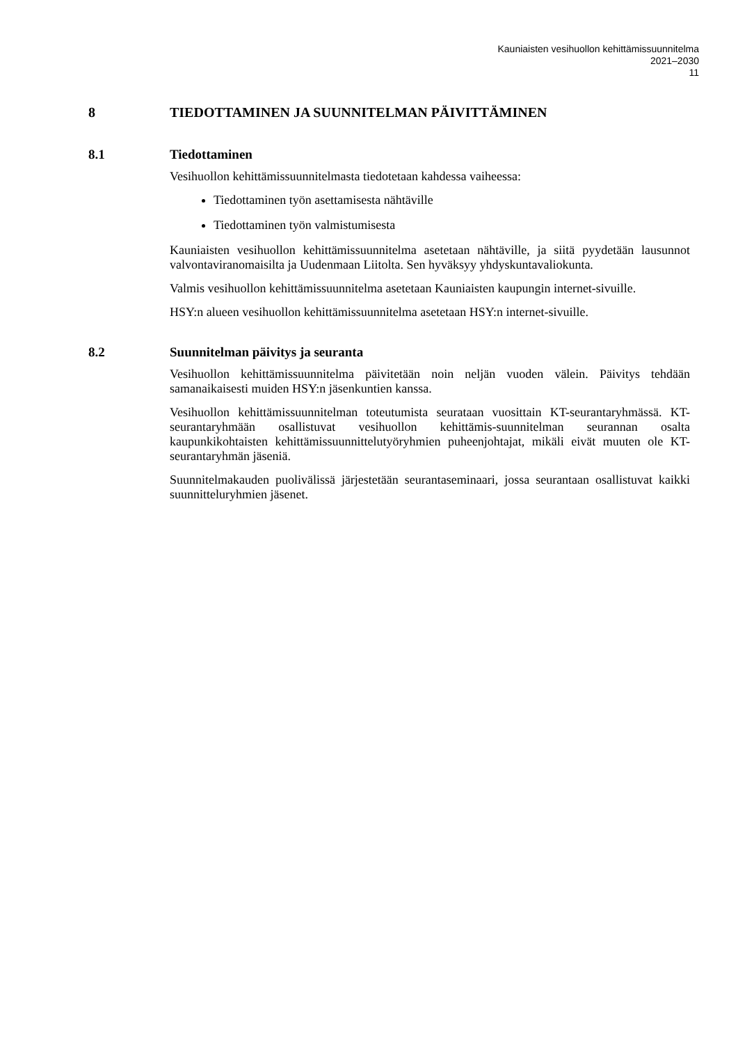Kauniaisten vesihuollon kehittämissuunnitelma
2021–2030
11
8 TIEDOTTAMINEN JA SUUNNITELMAN PÄIVITTÄMINEN
8.1 Tiedottaminen
Vesihuollon kehittämissuunnitelmasta tiedotetaan kahdessa vaiheessa:
Tiedottaminen työn asettamisesta nähtäville
Tiedottaminen työn valmistumisesta
Kauniaisten vesihuollon kehittämissuunnitelma asetetaan nähtäville, ja siitä pyydetään lausunnot valvontaviranomaisilta ja Uudenmaan Liitolta. Sen hyväksyy yhdyskuntavaliokunta.
Valmis vesihuollon kehittämissuunnitelma asetetaan Kauniaisten kaupungin internet-sivuille.
HSY:n alueen vesihuollon kehittämissuunnitelma asetetaan HSY:n internet-sivuille.
8.2 Suunnitelman päivitys ja seuranta
Vesihuollon kehittämissuunnitelma päivitetään noin neljän vuoden välein. Päivitys tehdään samanaikaisesti muiden HSY:n jäsenkuntien kanssa.
Vesihuollon kehittämissuunnitelman toteutumista seurataan vuosittain KT-seurantaryhmässä. KT-seurantaryhmään osallistuvat vesihuollon kehittämis-suunnitelman seurannan osalta kaupunkikohtaisten kehittämissuunnittelutyöryhmien puheenjohtajat, mikäli eivät muuten ole KT-seurantaryhmän jäseniä.
Suunnitelmakauden puolivälissä järjestetään seurantaseminaari, jossa seurantaan osallistuvat kaikki suunnitteluryhmien jäsenet.